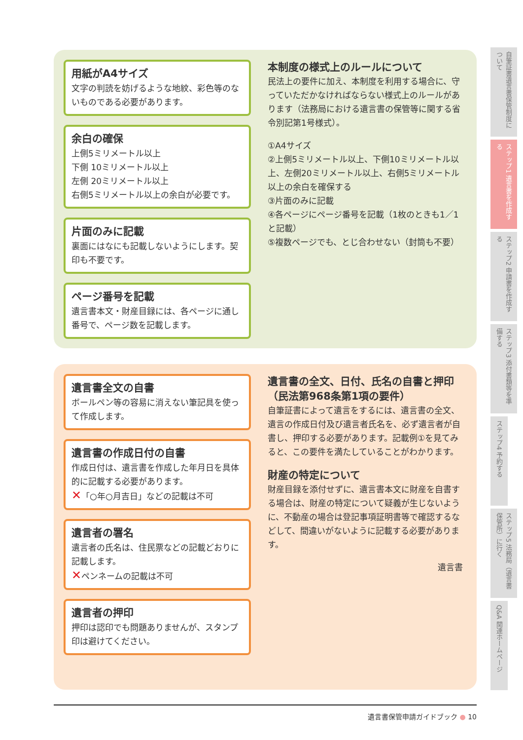用紙がA4サイズ
文字の判読を妨げるような地紋、彩色等のないものである必要があります。
余白の確保
上側5ミリメートル以上
下側 10ミリメートル以上
左側 20ミリメートル以上
右側5ミリメートル以上の余白が必要です。
片面のみに記載
裏面にはなにも記載しないようにします。契印も不要です。
ページ番号を記載
遺言書本文・財産目録には、各ページに通し番号で、ページ数を記載します。
本制度の様式上のルールについて
民法上の要件に加え、本制度を利用する場合に、守っていただかなければならない様式上のルールがあります（法務局における遺言書の保管等に関する省令別記第1号様式）。
①A4サイズ
②上側5ミリメートル以上、下側10ミリメートル以上、左側20ミリメートル以上、右側5ミリメートル以上の余白を確保する
③片面のみに記載
④各ページにページ番号を記載（1枚のときも1／1と記載）
⑤複数ページでも、とじ合わせない（封筒も不要）
遺言書全文の自書
ボールペン等の容易に消えない筆記具を使って作成します。
遺言書の作成日付の自書
作成日付は、遺言書を作成した年月日を具体的に記載する必要があります。
✕「○年○月吉日」などの記載は不可
遺言者の署名
遺言者の氏名は、住民票などの記載どおりに記載します。
✕ペンネームの記載は不可
遺言者の押印
押印は認印でも問題ありませんが、スタンプ印は避けてください。
遺言書の全文、日付、氏名の自書と押印（民法第968条第1項の要件）
自筆証書によって遺言をするには、遺言書の全文、遺言の作成日付及び遺言者氏名を、必ず遺言者が自書し、押印する必要があります。記載例①を見てみると、この要件を満たしていることがわかります。
財産の特定について
財産目録を添付せずに、遺言書本文に財産を自書する場合は、財産の特定について疑義が生じないように、不動産の場合は登記事項証明書等で確認するなどして、間違いがないように記載する必要があります。
遺言書
自筆証書遺言書保管制度について
ステップ1 遺言書を作成する
ステップ2 申請書を作成する
ステップ3 添付書類等を準備する
ステップ4 予約する
ステップ5 法務局（遺言書保管所）に行く
Q&A 関連ホームページ
遺言書保管申請ガイドブック ● 10